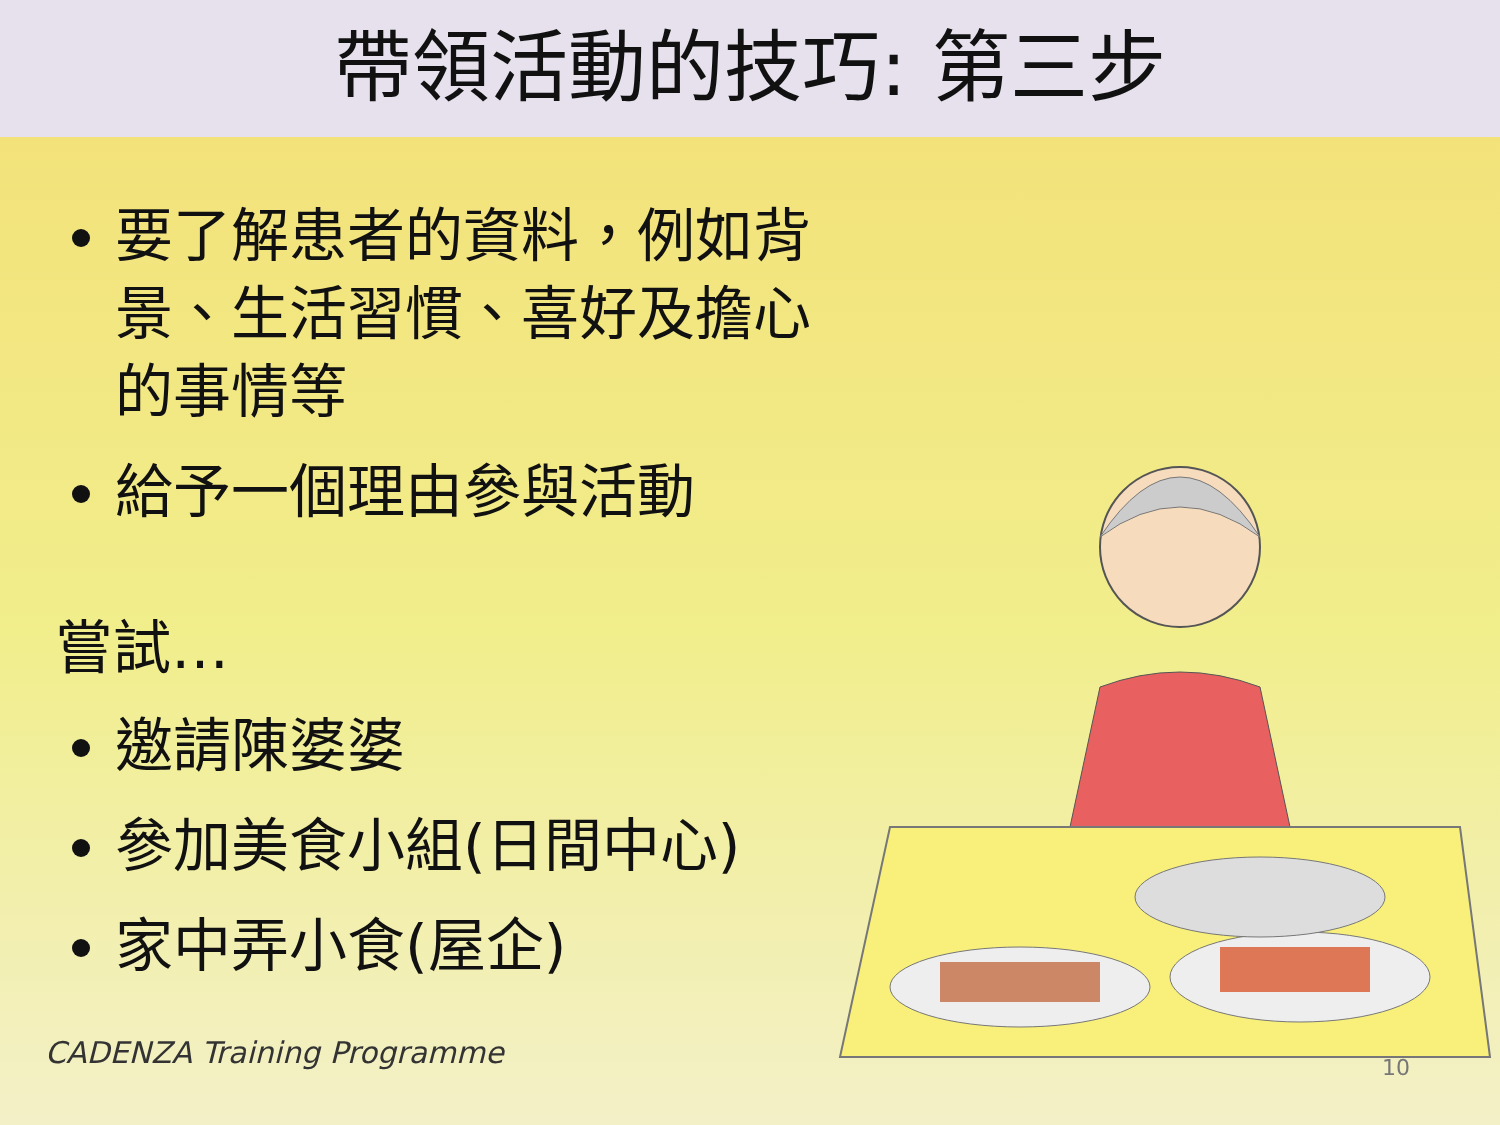帶領活動的技巧: 第三步
要了解患者的資料，例如背景、生活習慣、喜好及擔心的事情等
給予一個理由參與活動
嘗試…
邀請陳婆婆
參加美食小組(日間中心)
家中弄小食(屋企)
CADENZA Training Programme 10